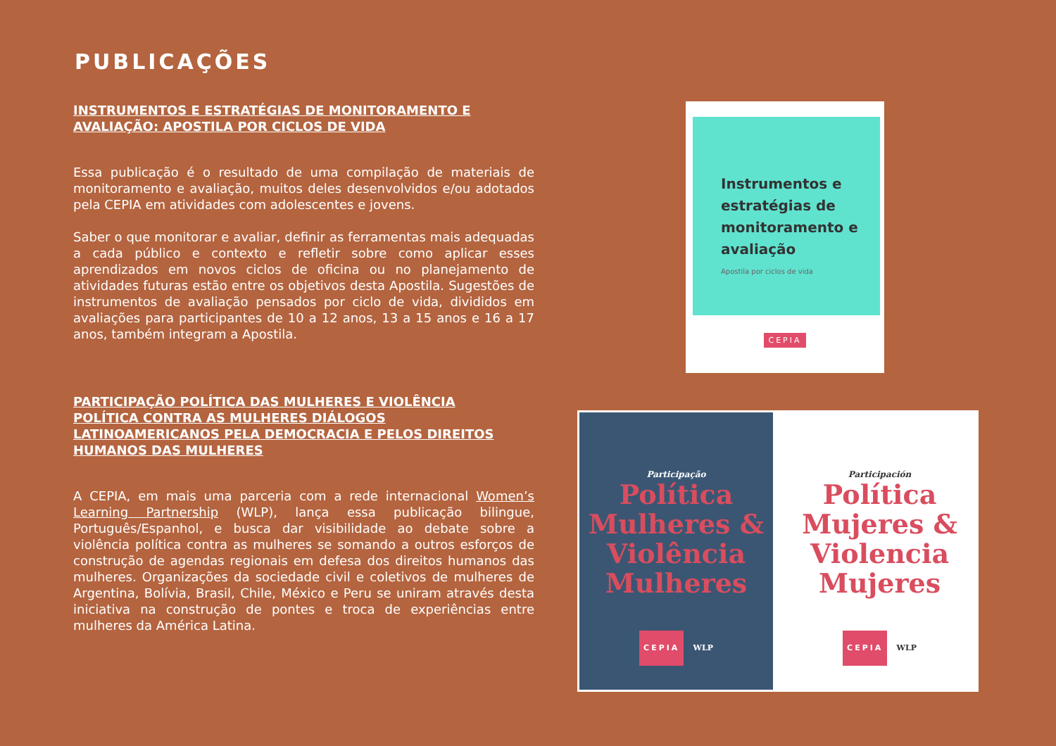PUBLICAÇÕES
INSTRUMENTOS E ESTRATÉGIAS DE MONITORAMENTO E AVALIAÇÃO: APOSTILA POR CICLOS DE VIDA
Essa publicação é o resultado de uma compilação de materiais de monitoramento e avaliação, muitos deles desenvolvidos e/ou adotados pela CEPIA em atividades com adolescentes e jovens.
Saber o que monitorar e avaliar, definir as ferramentas mais adequadas a cada público e contexto e refletir sobre como aplicar esses aprendizados em novos ciclos de oficina ou no planejamento de atividades futuras estão entre os objetivos desta Apostila. Sugestões de instrumentos de avaliação pensados por ciclo de vida, divididos em avaliações para participantes de 10 a 12 anos, 13 a 15 anos e 16 a 17 anos, também integram a Apostila.
PARTICIPAÇÃO POLÍTICA DAS MULHERES E VIOLÊNCIA POLÍTICA CONTRA AS MULHERES DIÁLOGOS LATINOAMERICANOS PELA DEMOCRACIA E PELOS DIREITOS HUMANOS DAS MULHERES
A CEPIA, em mais uma parceria com a rede internacional Women’s Learning Partnership (WLP), lança essa publicação bilingue, Português/Espanhol, e busca dar visibilidade ao debate sobre a violência política contra as mulheres se somando a outros esforços de construção de agendas regionais em defesa dos direitos humanos das mulheres. Organizações da sociedade civil e coletivos de mulheres de Argentina, Bolívia, Brasil, Chile, México e Peru se uniram através desta iniciativa na construção de pontes e troca de experiências entre mulheres da América Latina.
Instrumentos e estratégias de monitoramento e avaliação
Apostila por ciclos de vida
CEPIA
Participação
Política Mulheres & Violência Mulheres
CEPIA WLP
Participación
Política Mujeres & Violencia Mujeres
CEPIA WLP